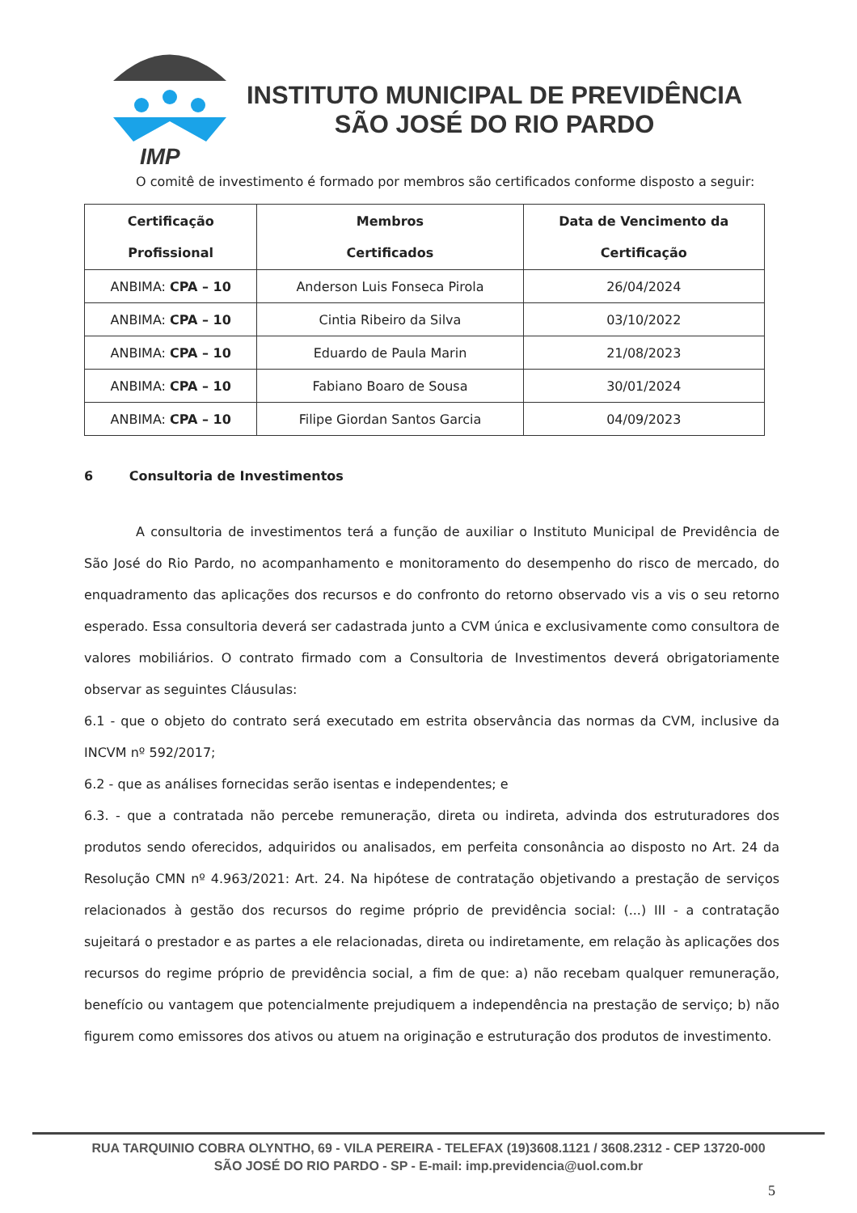IMP
INSTITUTO MUNICIPAL DE PREVIDÊNCIA
SÃO JOSÉ DO RIO PARDO
O comitê de investimento é formado por membros são certificados conforme disposto a seguir:
| Certificação Profissional | Membros Certificados | Data de Vencimento da Certificação |
| --- | --- | --- |
| ANBIMA: CPA – 10 | Anderson Luis Fonseca Pirola | 26/04/2024 |
| ANBIMA: CPA – 10 | Cintia Ribeiro da Silva | 03/10/2022 |
| ANBIMA: CPA – 10 | Eduardo de Paula Marin | 21/08/2023 |
| ANBIMA: CPA – 10 | Fabiano Boaro de Sousa | 30/01/2024 |
| ANBIMA: CPA – 10 | Filipe Giordan Santos Garcia | 04/09/2023 |
6 Consultoria de Investimentos
A consultoria de investimentos terá a função de auxiliar o Instituto Municipal de Previdência de São José do Rio Pardo, no acompanhamento e monitoramento do desempenho do risco de mercado, do enquadramento das aplicações dos recursos e do confronto do retorno observado vis a vis o seu retorno esperado. Essa consultoria deverá ser cadastrada junto a CVM única e exclusivamente como consultora de valores mobiliários. O contrato firmado com a Consultoria de Investimentos deverá obrigatoriamente observar as seguintes Cláusulas:
6.1 - que o objeto do contrato será executado em estrita observância das normas da CVM, inclusive da INCVM nº 592/2017;
6.2 - que as análises fornecidas serão isentas e independentes; e
6.3. - que a contratada não percebe remuneração, direta ou indireta, advinda dos estruturadores dos produtos sendo oferecidos, adquiridos ou analisados, em perfeita consonância ao disposto no Art. 24 da Resolução CMN nº 4.963/2021: Art. 24. Na hipótese de contratação objetivando a prestação de serviços relacionados à gestão dos recursos do regime próprio de previdência social: (...) III - a contratação sujeitará o prestador e as partes a ele relacionadas, direta ou indiretamente, em relação às aplicações dos recursos do regime próprio de previdência social, a fim de que: a) não recebam qualquer remuneração, benefício ou vantagem que potencialmente prejudiquem a independência na prestação de serviço; b) não figurem como emissores dos ativos ou atuem na originação e estruturação dos produtos de investimento.
RUA TARQUINIO COBRA OLYNTHO, 69 - VILA PEREIRA - TELEFAX (19)3608.1121 / 3608.2312 - CEP 13720-000
SÃO JOSÉ DO RIO PARDO - SP - E-mail: imp.previdencia@uol.com.br
5